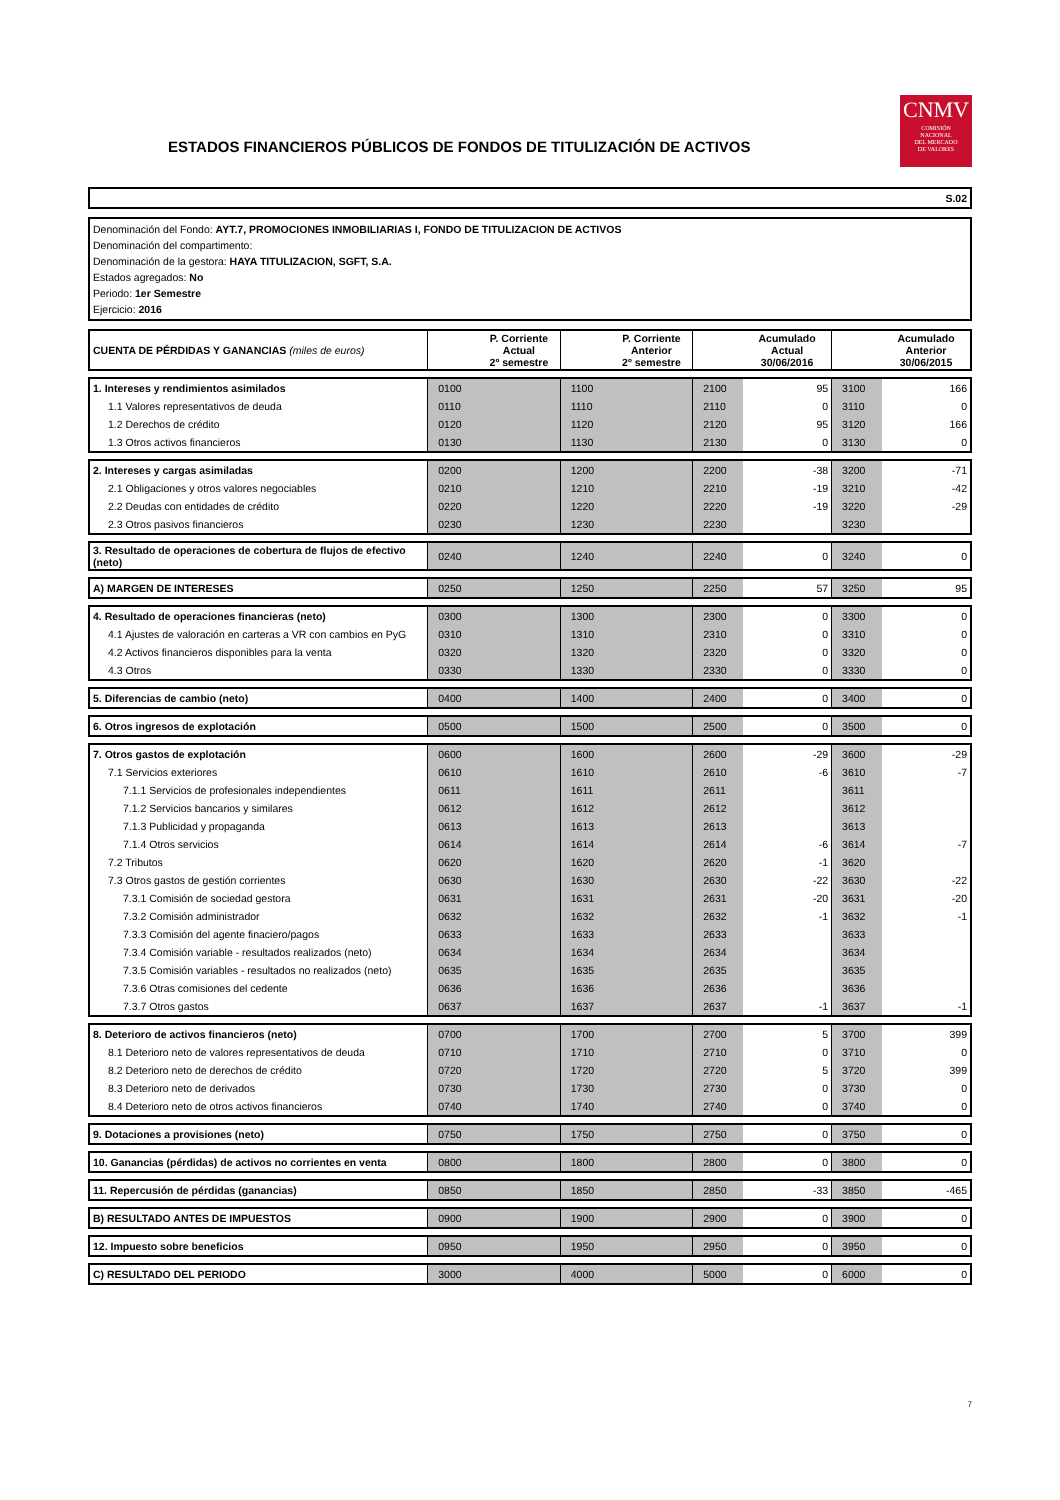ESTADOS FINANCIEROS PÚBLICOS DE FONDOS DE TITULIZACIÓN DE ACTIVOS
CNMV
COMISIÓN
NACIONAL
DEL MERCADO
DE VALORES
S.02
Denominación del Fondo: AYT.7, PROMOCIONES INMOBILIARIAS I, FONDO DE TITULIZACION DE ACTIVOS
Denominación del compartimento:
Denominación de la gestora: HAYA TITULIZACION, SGFT, S.A.
Estados agregados: No
Periodo: 1er Semestre
Ejercicio: 2016
| CUENTA DE PÉRDIDAS Y GANANCIAS (miles de euros) | | P. Corriente Actual 2º semestre | | P. Corriente Anterior 2º semestre | | Acumulado Actual 30/06/2016 | | Acumulado Anterior 30/06/2015 |
| --- | --- | --- | --- | --- | --- | --- | --- | --- |
| 1. Intereses y rendimientos asimilados | 0100 | | 1100 | | 2100 | 95 | 3100 | 166 |
| 1.1 Valores representativos de deuda | 0110 | | 1110 | | 2110 | 0 | 3110 | 0 |
| 1.2 Derechos de crédito | 0120 | | 1120 | | 2120 | 95 | 3120 | 166 |
| 1.3 Otros activos financieros | 0130 | | 1130 | | 2130 | 0 | 3130 | 0 |
| 2. Intereses y cargas asimiladas | 0200 | | 1200 | | 2200 | -38 | 3200 | -71 |
| 2.1 Obligaciones y otros valores negociables | 0210 | | 1210 | | 2210 | -19 | 3210 | -42 |
| 2.2 Deudas con entidades de crédito | 0220 | | 1220 | | 2220 | -19 | 3220 | -29 |
| 2.3 Otros pasivos financieros | 0230 | | 1230 | | 2230 | | 3230 | |
| 3. Resultado de operaciones de cobertura de flujos de efectivo (neto) | 0240 | | 1240 | | 2240 | 0 | 3240 | 0 |
| A) MARGEN DE INTERESES | 0250 | | 1250 | | 2250 | 57 | 3250 | 95 |
| 4. Resultado de operaciones financieras (neto) | 0300 | | 1300 | | 2300 | 0 | 3300 | 0 |
| 4.1 Ajustes de valoración en carteras a VR con cambios en PyG | 0310 | | 1310 | | 2310 | 0 | 3310 | 0 |
| 4.2 Activos financieros disponibles para la venta | 0320 | | 1320 | | 2320 | 0 | 3320 | 0 |
| 4.3 Otros | 0330 | | 1330 | | 2330 | 0 | 3330 | 0 |
| 5. Diferencias de cambio (neto) | 0400 | | 1400 | | 2400 | 0 | 3400 | 0 |
| 6. Otros ingresos de explotación | 0500 | | 1500 | | 2500 | 0 | 3500 | 0 |
| 7. Otros gastos de explotación | 0600 | | 1600 | | 2600 | -29 | 3600 | -29 |
| 7.1 Servicios exteriores | 0610 | | 1610 | | 2610 | -6 | 3610 | -7 |
| 7.1.1 Servicios de profesionales independientes | 0611 | | 1611 | | 2611 | | 3611 | |
| 7.1.2 Servicios bancarios y similares | 0612 | | 1612 | | 2612 | | 3612 | |
| 7.1.3 Publicidad y propaganda | 0613 | | 1613 | | 2613 | | 3613 | |
| 7.1.4 Otros servicios | 0614 | | 1614 | | 2614 | -6 | 3614 | -7 |
| 7.2 Tributos | 0620 | | 1620 | | 2620 | -1 | 3620 | |
| 7.3 Otros gastos de gestión corrientes | 0630 | | 1630 | | 2630 | -22 | 3630 | -22 |
| 7.3.1 Comisión de sociedad gestora | 0631 | | 1631 | | 2631 | -20 | 3631 | -20 |
| 7.3.2 Comisión administrador | 0632 | | 1632 | | 2632 | -1 | 3632 | -1 |
| 7.3.3 Comisión del agente finaciero/pagos | 0633 | | 1633 | | 2633 | | 3633 | |
| 7.3.4 Comisión variable - resultados realizados (neto) | 0634 | | 1634 | | 2634 | | 3634 | |
| 7.3.5 Comisión variables - resultados no realizados (neto) | 0635 | | 1635 | | 2635 | | 3635 | |
| 7.3.6 Otras comisiones del cedente | 0636 | | 1636 | | 2636 | | 3636 | |
| 7.3.7 Otros gastos | 0637 | | 1637 | | 2637 | -1 | 3637 | -1 |
| 8. Deterioro de activos financieros (neto) | 0700 | | 1700 | | 2700 | 5 | 3700 | 399 |
| 8.1 Deterioro neto de valores representativos de deuda | 0710 | | 1710 | | 2710 | 0 | 3710 | 0 |
| 8.2 Deterioro neto de derechos de crédito | 0720 | | 1720 | | 2720 | 5 | 3720 | 399 |
| 8.3 Deterioro neto de derivados | 0730 | | 1730 | | 2730 | 0 | 3730 | 0 |
| 8.4 Deterioro neto de otros activos financieros | 0740 | | 1740 | | 2740 | 0 | 3740 | 0 |
| 9. Dotaciones a provisiones (neto) | 0750 | | 1750 | | 2750 | 0 | 3750 | 0 |
| 10. Ganancias (pérdidas) de activos no corrientes en venta | 0800 | | 1800 | | 2800 | 0 | 3800 | 0 |
| 11. Repercusión de pérdidas (ganancias) | 0850 | | 1850 | | 2850 | -33 | 3850 | -465 |
| B) RESULTADO ANTES DE IMPUESTOS | 0900 | | 1900 | | 2900 | 0 | 3900 | 0 |
| 12. Impuesto sobre beneficios | 0950 | | 1950 | | 2950 | 0 | 3950 | 0 |
| C) RESULTADO DEL PERIODO | 3000 | | 4000 | | 5000 | 0 | 6000 | 0 |
7